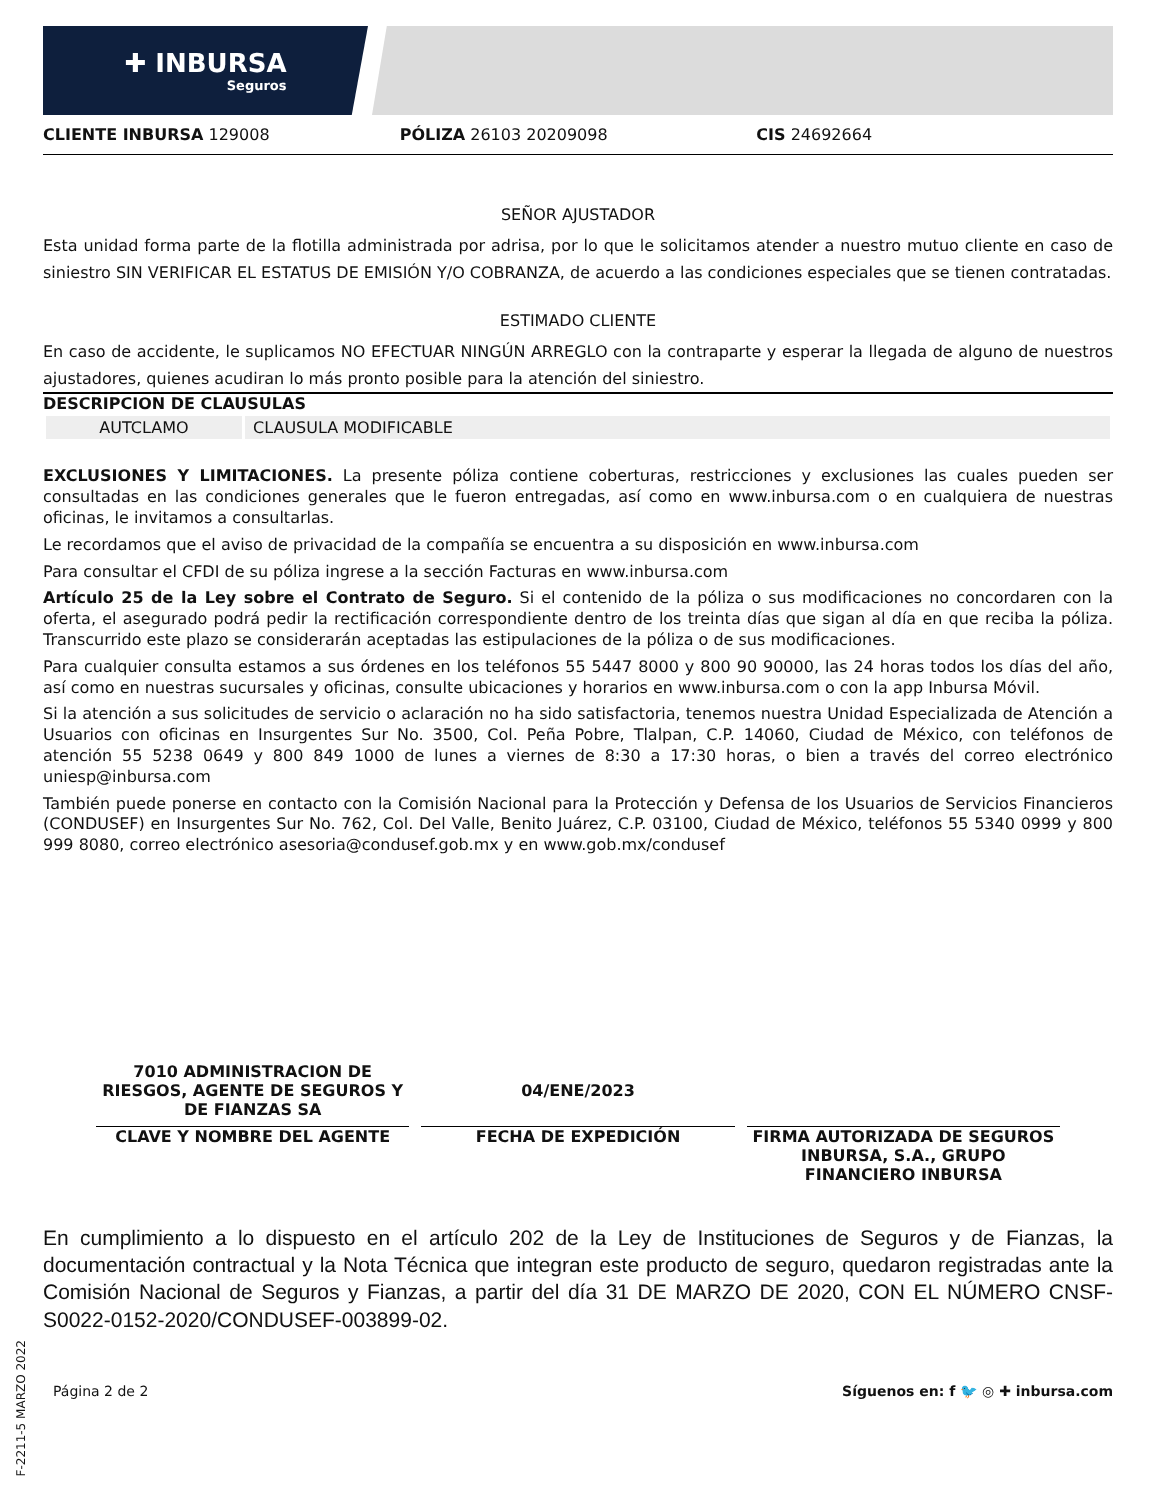✚ INBURSA
Seguros
CLIENTE INBURSA 129008 PÓLIZA 26103 20209098 CIS 24692664
SEÑOR AJUSTADOR
Esta unidad forma parte de la flotilla administrada por adrisa, por lo que le solicitamos atender a nuestro mutuo cliente en caso de siniestro SIN VERIFICAR EL ESTATUS DE EMISIÓN Y/O COBRANZA, de acuerdo a las condiciones especiales que se tienen contratadas.
ESTIMADO CLIENTE
En caso de accidente, le suplicamos NO EFECTUAR NINGÚN ARREGLO con la contraparte y esperar la llegada de alguno de nuestros ajustadores, quienes acudiran lo más pronto posible para la atención del siniestro.
DESCRIPCION DE CLAUSULAS
| AUTCLAMO | CLAUSULA MODIFICABLE |
EXCLUSIONES Y LIMITACIONES. La presente póliza contiene coberturas, restricciones y exclusiones las cuales pueden ser consultadas en las condiciones generales que le fueron entregadas, así como en www.inbursa.com o en cualquiera de nuestras oficinas, le invitamos a consultarlas.
Le recordamos que el aviso de privacidad de la compañía se encuentra a su disposición en www.inbursa.com
Para consultar el CFDI de su póliza ingrese a la sección Facturas en www.inbursa.com
Artículo 25 de la Ley sobre el Contrato de Seguro. Si el contenido de la póliza o sus modificaciones no concordaren con la oferta, el asegurado podrá pedir la rectificación correspondiente dentro de los treinta días que sigan al día en que reciba la póliza. Transcurrido este plazo se considerarán aceptadas las estipulaciones de la póliza o de sus modificaciones.
Para cualquier consulta estamos a sus órdenes en los teléfonos 55 5447 8000 y 800 90 90000, las 24 horas todos los días del año, así como en nuestras sucursales y oficinas, consulte ubicaciones y horarios en www.inbursa.com o con la app Inbursa Móvil.
Si la atención a sus solicitudes de servicio o aclaración no ha sido satisfactoria, tenemos nuestra Unidad Especializada de Atención a Usuarios con oficinas en Insurgentes Sur No. 3500, Col. Peña Pobre, Tlalpan, C.P. 14060, Ciudad de México, con teléfonos de atención 55 5238 0649 y 800 849 1000 de lunes a viernes de 8:30 a 17:30 horas, o bien a través del correo electrónico uniesp@inbursa.com
También puede ponerse en contacto con la Comisión Nacional para la Protección y Defensa de los Usuarios de Servicios Financieros (CONDUSEF) en Insurgentes Sur No. 762, Col. Del Valle, Benito Juárez, C.P. 03100, Ciudad de México, teléfonos 55 5340 0999 y 800 999 8080, correo electrónico asesoria@condusef.gob.mx y en www.gob.mx/condusef
7010 ADMINISTRACION DE RIESGOS, AGENTE DE SEGUROS Y DE FIANZAS SA
CLAVE Y NOMBRE DEL AGENTE
04/ENE/2023
FECHA DE EXPEDICIÓN
FIRMA AUTORIZADA DE SEGUROS INBURSA, S.A., GRUPO FINANCIERO INBURSA
En cumplimiento a lo dispuesto en el artículo 202 de la Ley de Instituciones de Seguros y de Fianzas, la documentación contractual y la Nota Técnica que integran este producto de seguro, quedaron registradas ante la Comisión Nacional de Seguros y Fianzas, a partir del día 31 DE MARZO DE 2020, CON EL NÚMERO CNSF-S0022-0152-2020/CONDUSEF-003899-02.
Página 2 de 2 Síguenos en: f 🐦 ◎ ✚ inbursa.com
F-2211-5 MARZO 2022